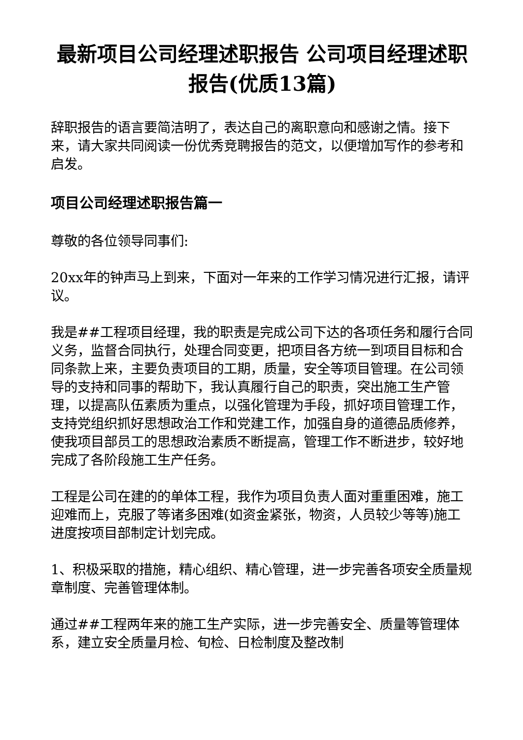最新项目公司经理述职报告 公司项目经理述职报告(优质13篇)
辞职报告的语言要简洁明了，表达自己的离职意向和感谢之情。接下来，请大家共同阅读一份优秀竞聘报告的范文，以便增加写作的参考和启发。
项目公司经理述职报告篇一
尊敬的各位领导同事们:
20xx年的钟声马上到来，下面对一年来的工作学习情况进行汇报，请评议。
我是##工程项目经理，我的职责是完成公司下达的各项任务和履行合同义务，监督合同执行，处理合同变更，把项目各方统一到项目目标和合同条款上来，主要负责项目的工期，质量，安全等项目管理。在公司领导的支持和同事的帮助下，我认真履行自己的职责，突出施工生产管理，以提高队伍素质为重点，以强化管理为手段，抓好项目管理工作，支持党组织抓好思想政治工作和党建工作，加强自身的道德品质修养，使我项目部员工的思想政治素质不断提高，管理工作不断进步，较好地完成了各阶段施工生产任务。
工程是公司在建的的单体工程，我作为项目负责人面对重重困难，施工迎难而上，克服了等诸多困难(如资金紧张，物资，人员较少等等)施工进度按项目部制定计划完成。
1、积极采取的措施，精心组织、精心管理，进一步完善各项安全质量规章制度、完善管理体制。
通过##工程两年来的施工生产实际，进一步完善安全、质量等管理体系，建立安全质量月检、旬检、日检制度及整改制